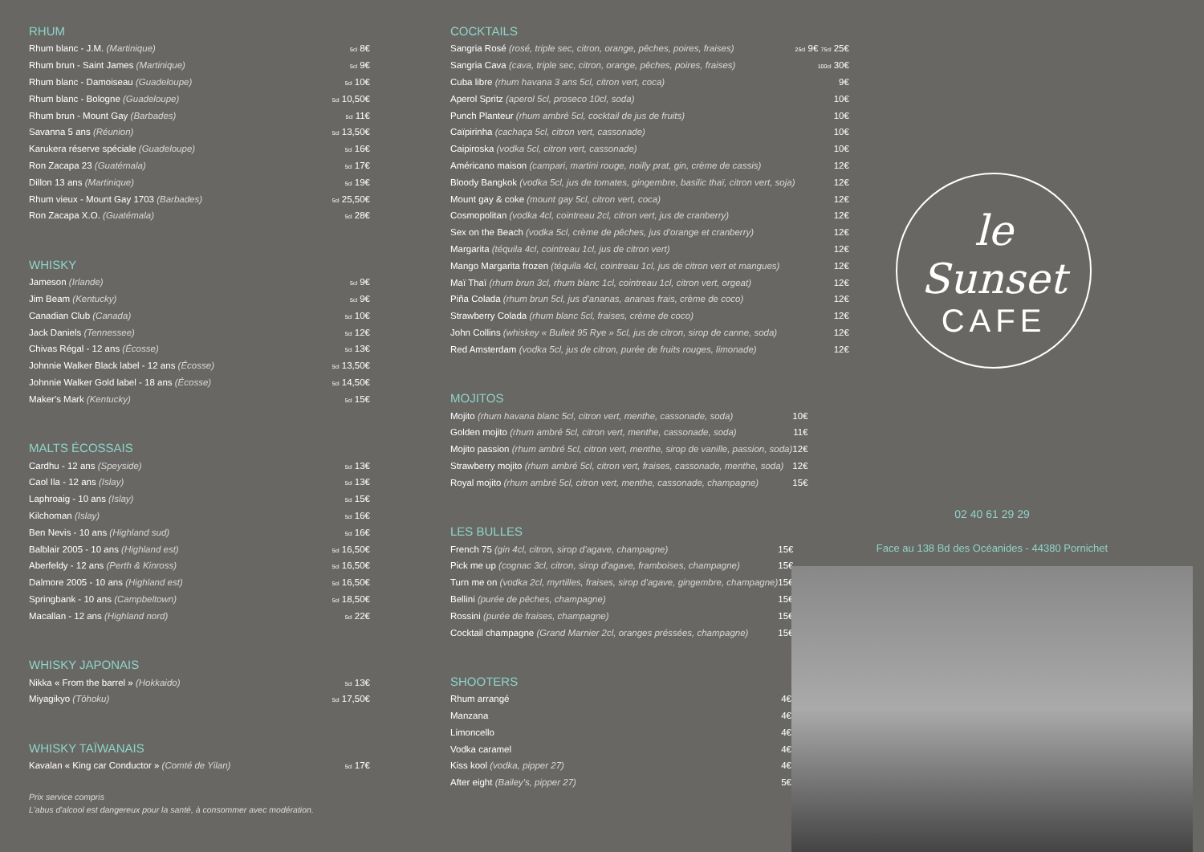RHUM
| Rhum blanc - J.M. (Martinique) | 5cl 8€ |
| Rhum brun - Saint James (Martinique) | 5cl 9€ |
| Rhum blanc - Damoiseau (Guadeloupe) | 5cl 10€ |
| Rhum blanc - Bologne (Guadeloupe) | 5cl 10,50€ |
| Rhum brun - Mount Gay (Barbades) | 5cl 11€ |
| Savanna 5 ans (Réunion) | 5cl 13,50€ |
| Karukera réserve spéciale (Guadeloupe) | 5cl 16€ |
| Ron Zacapa 23 (Guatémala) | 5cl 17€ |
| Dillon 13 ans (Martinique) | 5cl 19€ |
| Rhum vieux - Mount Gay 1703 (Barbades) | 5cl 25,50€ |
| Ron Zacapa X.O. (Guatémala) | 5cl 28€ |
WHISKY
| Jameson (Irlande) | 5cl 9€ |
| Jim Beam (Kentucky) | 5cl 9€ |
| Canadian Club (Canada) | 5cl 10€ |
| Jack Daniels (Tennessee) | 5cl 12€ |
| Chivas Régal - 12 ans (Écosse) | 5cl 13€ |
| Johnnie Walker Black label - 12 ans (Écosse) | 5cl 13,50€ |
| Johnnie Walker Gold label - 18 ans (Écosse) | 5cl 14,50€ |
| Maker's Mark (Kentucky) | 5cl 15€ |
MALTS ÉCOSSAIS
| Cardhu - 12 ans (Speyside) | 5cl 13€ |
| Caol Ila - 12 ans (Islay) | 5cl 13€ |
| Laphroaig - 10 ans (Islay) | 5cl 15€ |
| Kilchoman (Islay) | 5cl 16€ |
| Ben Nevis - 10 ans (Highland sud) | 5cl 16€ |
| Balblair 2005 - 10 ans (Highland est) | 5cl 16,50€ |
| Aberfeldy - 12 ans (Perth & Kinross) | 5cl 16,50€ |
| Dalmore 2005 - 10 ans (Highland est) | 5cl 16,50€ |
| Springbank - 10 ans (Campbeltown) | 5cl 18,50€ |
| Macallan - 12 ans (Highland nord) | 5cl 22€ |
WHISKY JAPONAIS
| Nikka « From the barrel » (Hokkaido) | 5cl 13€ |
| Miyagikyo (Tōhoku) | 5cl 17,50€ |
WHISKY TAÏWANAIS
| Kavalan « King car Conductor » (Comté de Yilan) | 5cl 17€ |
Prix service compris
L'abus d'alcool est dangereux pour la santé, à consommer avec modération.
COCKTAILS
| Sangria Rosé (rosé, triple sec, citron, orange, pêches, poires, fraises) | 25cl 9€ 75cl 25€ |
| Sangria Cava (cava, triple sec, citron, orange, pêches, poires, fraises) | 100cl 30€ |
| Cuba libre (rhum havana 3 ans 5cl, citron vert, coca) | 9€ |
| Aperol Spritz (aperol 5cl, proseco 10cl, soda) | 10€ |
| Punch Planteur (rhum ambré 5cl, cocktail de jus de fruits) | 10€ |
| Caïpirinha (cachaça 5cl, citron vert, cassonade) | 10€ |
| Caipiroska (vodka 5cl, citron vert, cassonade) | 10€ |
| Américano maison (campari, martini rouge, noilly prat, gin, crème de cassis) | 12€ |
| Bloody Bangkok (vodka 5cl, jus de tomates, gingembre, basilic thaï, citron vert, soja) | 12€ |
| Mount gay & coke (mount gay 5cl, citron vert, coca) | 12€ |
| Cosmopolitan (vodka 4cl, cointreau 2cl, citron vert, jus de cranberry) | 12€ |
| Sex on the Beach (vodka 5cl, crème de pêches, jus d'orange et cranberry) | 12€ |
| Margarita (téquila 4cl, cointreau 1cl, jus de citron vert) | 12€ |
| Mango Margarita frozen (téquila 4cl, cointreau 1cl, jus de citron vert et mangues) | 12€ |
| Maï Thaï (rhum brun 3cl, rhum blanc 1cl, cointreau 1cl, citron vert, orgeat) | 12€ |
| Piña Colada (rhum brun 5cl, jus d'ananas, ananas frais, crème de coco) | 12€ |
| Strawberry Colada (rhum blanc 5cl, fraises, crème de coco) | 12€ |
| John Collins (whiskey « Bulleit 95 Rye » 5cl, jus de citron, sirop de canne, soda) | 12€ |
| Red Amsterdam (vodka 5cl, jus de citron, purée de fruits rouges, limonade) | 12€ |
MOJITOS
| Mojito (rhum havana blanc 5cl, citron vert, menthe, cassonade, soda) | 10€ |
| Golden mojito (rhum ambré 5cl, citron vert, menthe, cassonade, soda) | 11€ |
| Mojito passion (rhum ambré 5cl, citron vert, menthe, sirop de vanille, passion, soda) | 12€ |
| Strawberry mojito (rhum ambré 5cl, citron vert, fraises, cassonade, menthe, soda) | 12€ |
| Royal mojito (rhum ambré 5cl, citron vert, menthe, cassonade, champagne) | 15€ |
LES BULLES
| French 75 (gin 4cl, citron, sirop d'agave, champagne) | 15€ |
| Pick me up (cognac 3cl, citron, sirop d'agave, framboises, champagne) | 15€ |
| Turn me on (vodka 2cl, myrtilles, fraises, sirop d'agave, gingembre, champagne) | 15€ |
| Bellini (purée de pêches, champagne) | 15€ |
| Rossini (purée de fraises, champagne) | 15€ |
| Cocktail champagne (Grand Marnier 2cl, oranges préssées, champagne) | 15€ |
SHOOTERS
| Rhum arrangé | 4€ |
| Manzana | 4€ |
| Limoncello | 4€ |
| Vodka caramel | 4€ |
| Kiss kool (vodka, pipper 27) | 4€ |
| After eight (Bailey's, pipper 27) | 5€ |
le Sunset
CAFE
02 40 61 29 29
Face au 138 Bd des Océanides - 44380 Pornichet